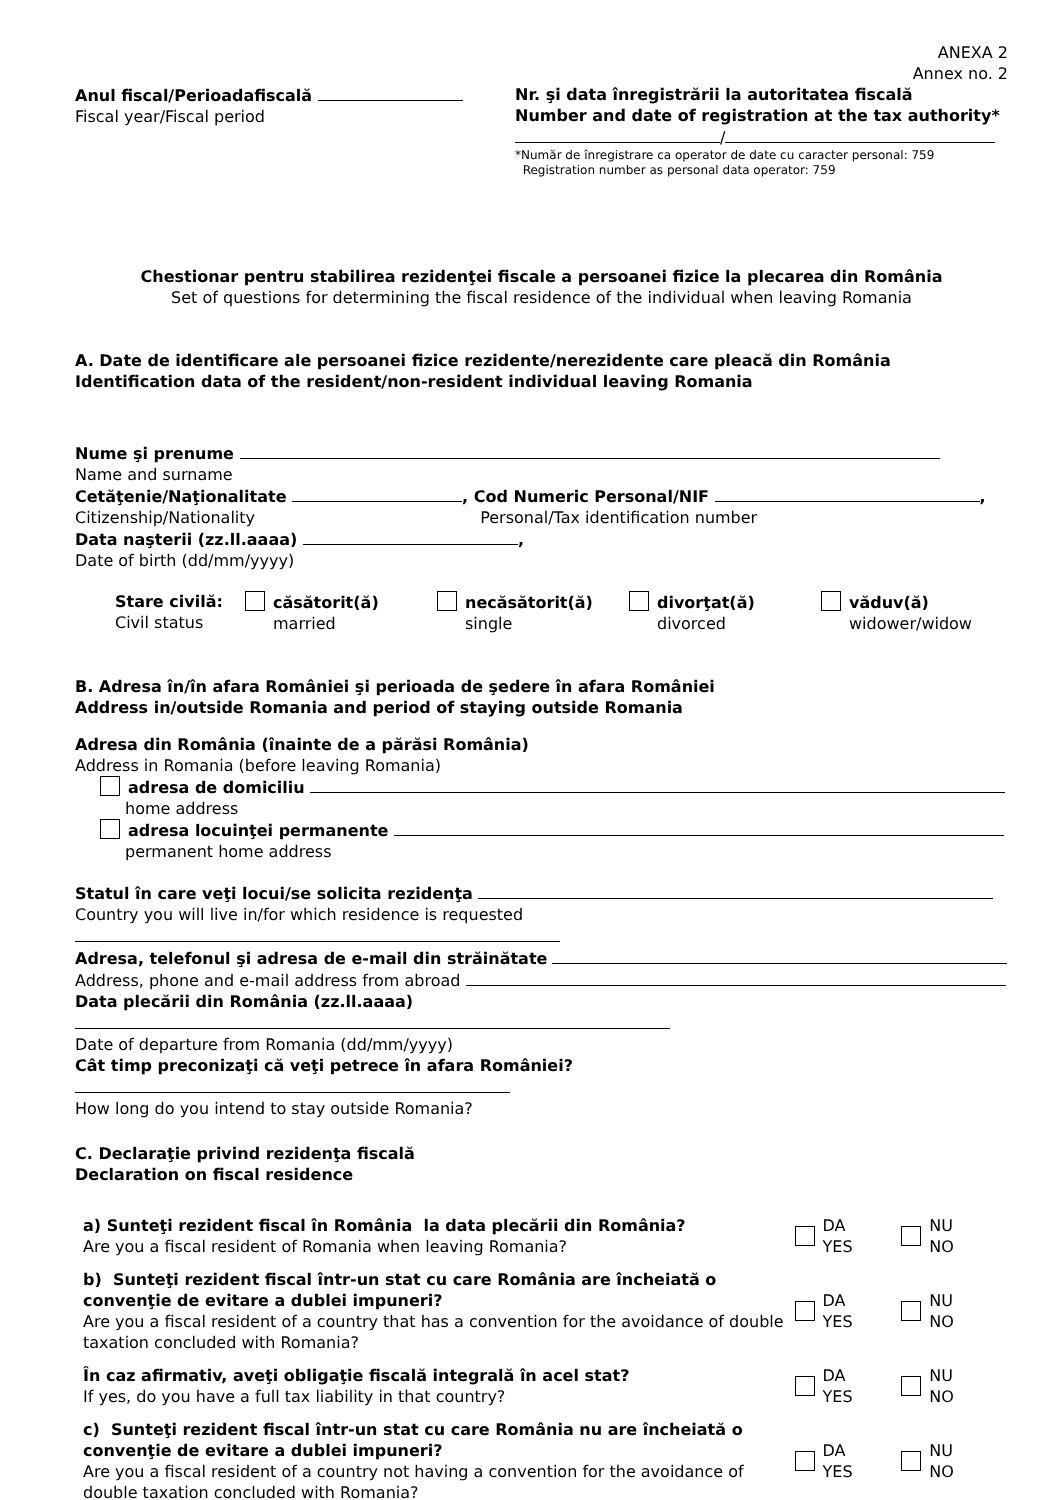ANEXA 2
Annex no. 2
Anul fiscal/Perioadafiscală
Fiscal year/Fiscal period
Nr. şi data înregistrării la autoritatea fiscală
Number and date of registration at the tax authority*
/
*Număr de înregistrare ca operator de date cu caracter personal: 759
Registration number as personal data operator: 759
Chestionar pentru stabilirea rezidenţei fiscale a persoanei fizice la plecarea din România
Set of questions for determining the fiscal residence of the individual when leaving Romania
A. Date de identificare ale persoanei fizice rezidente/nerezidente care pleacă din România
Identification data of the resident/non-resident individual leaving Romania
Nume şi prenume
Name and surname
Cetăţenie/Naţionalitate , Cod Numeric Personal/NIF ,
Citizenship/Nationality Personal/Tax identification number
Data naşterii (zz.ll.aaaa) ,
Date of birth (dd/mm/yyyy)
Stare civilă:
Civil status
căsătorit(ă)
married
necăsătorit(ă)
single
divorţat(ă)
divorced
văduv(ă)
widower/widow
B. Adresa în/în afara României şi perioada de şedere în afara României
Address in/outside Romania and period of staying outside Romania
Adresa din România (înainte de a părăsi România)
Address in Romania (before leaving Romania)
adresa de domiciliu
home address
adresa locuinţei permanente
permanent home address
Statul în care veţi locui/se solicita rezidenţa
Country you will live in/for which residence is requested
Adresa, telefonul şi adresa de e-mail din străinătate
Address, phone and e-mail address from abroad
Data plecării din România (zz.ll.aaaa)
Date of departure from Romania (dd/mm/yyyy)
Cât timp preconizaţi că veţi petrece în afara României?
How long do you intend to stay outside Romania?
C. Declaraţie privind rezidenţa fiscală
Declaration on fiscal residence
a) Sunteţi rezident fiscal în România la data plecării din România?
Are you a fiscal resident of Romania when leaving Romania?
DA
YES
NU
NO
b) Sunteţi rezident fiscal într-un stat cu care România are încheiată o convenţie de evitare a dublei impuneri?
Are you a fiscal resident of a country that has a convention for the avoidance of double taxation concluded with Romania?
DA
YES
NU
NO
În caz afirmativ, aveţi obligaţie fiscală integrală în acel stat?
If yes, do you have a full tax liability in that country?
DA
YES
NU
NO
c) Sunteţi rezident fiscal într-un stat cu care România nu are încheiată o convenţie de evitare a dublei impuneri?
Are you a fiscal resident of a country not having a convention for the avoidance of double taxation concluded with Romania?
DA
YES
NU
NO